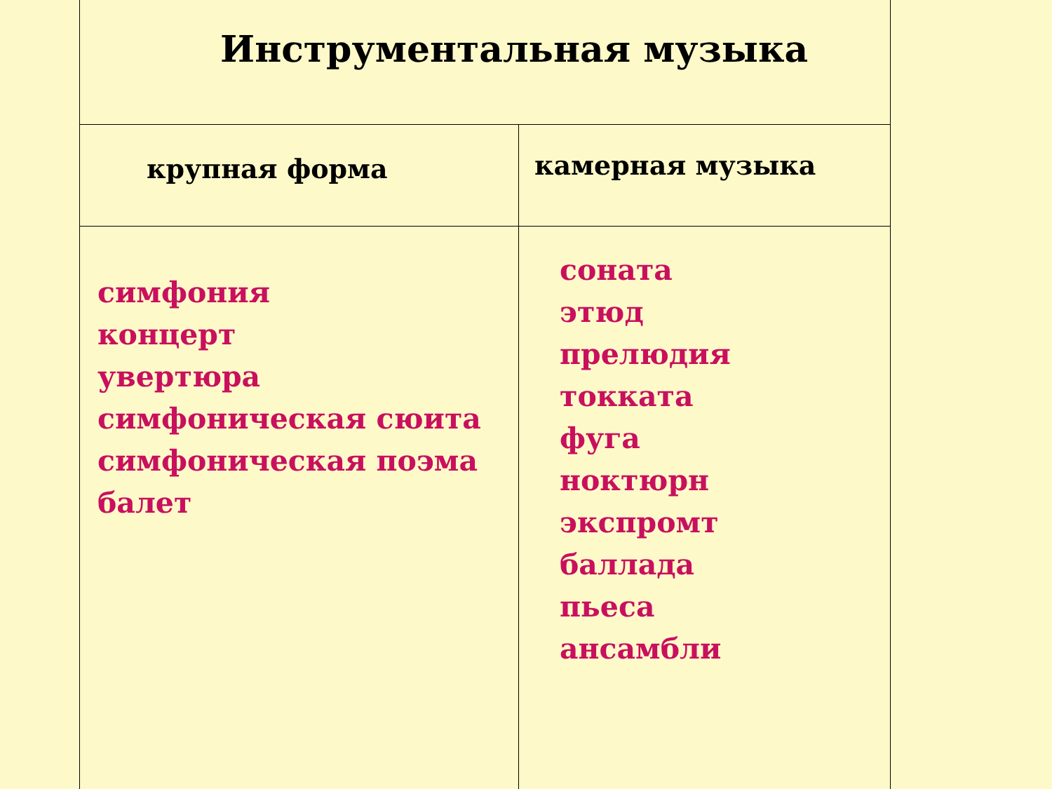| Инструментальная музыка | |
| --- | --- |
| крупная форма | камерная музыка |
| симфония концерт увертюра симфоническая сюита симфоническая поэма балет | соната этюд прелюдия токката фуга ноктюрн экспромт баллада пьеса ансамбли |